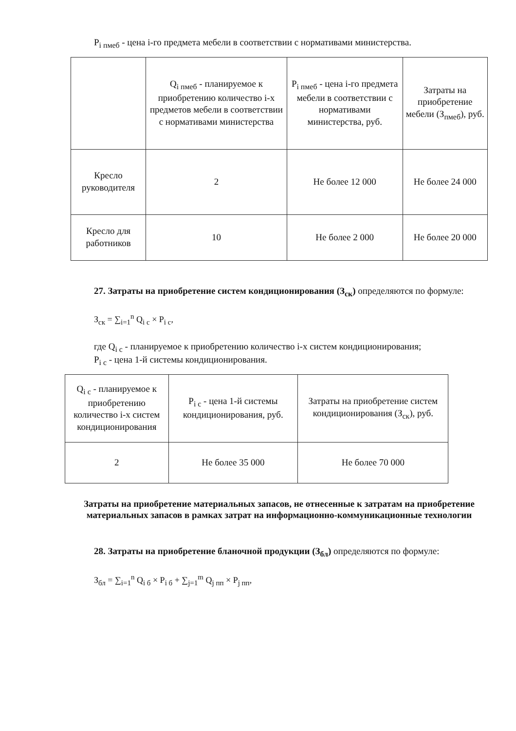P<sub>i пмеб</sub> - цена i-го предмета мебели в соответствии с нормативами министерства.
| | Q<sub>i пмеб</sub> - планируемое к приобретению количество i-х предметов мебели в соответствии с нормативами министерства | P<sub>i пмеб</sub> - цена i-го предмета мебели в соответствии с нормативами министерства, руб. | Затраты на приобретение мебели (З<sub>пмеб</sub>), руб. |
| --- | --- | --- | --- |
| Кресло руководителя | 2 | Не более 12 000 | Не более 24 000 |
| Кресло для работников | 10 | Не более 2 000 | Не более 20 000 |
27. Затраты на приобретение систем кондиционирования (З<sub>ск</sub>) определяются по формуле:
З<sub>ск</sub> = ∑<sub>i=1</sub><sup>n</sup> Q<sub>i c</sub> × P<sub>i c</sub>,
где Q<sub>i c</sub> - планируемое к приобретению количество i-х систем кондиционирования;
P<sub>i c</sub> - цена 1-й системы кондиционирования.
| Q<sub>i c</sub> - планируемое к приобретению количество i-х систем кондиционирования | P<sub>i c</sub> - цена 1-й системы кондиционирования, руб. | Затраты на приобретение систем кондиционирования (З<sub>ск</sub>), руб. |
| --- | --- | --- |
| 2 | Не более 35 000 | Не более 70 000 |
Затраты на приобретение материальных запасов, не отнесенные к затратам на приобретение материальных запасов в рамках затрат на информационно-коммуникационные технологии
28. Затраты на приобретение бланочной продукции (З<sub>бл</sub>) определяются по формуле:
З<sub>бл</sub> = ∑<sub>i=1</sub><sup>n</sup> Q<sub>i б</sub> × P<sub>i б</sub> + ∑<sub>j=1</sub><sup>m</sup> Q<sub>j пп</sub> × P<sub>j пп</sub>,